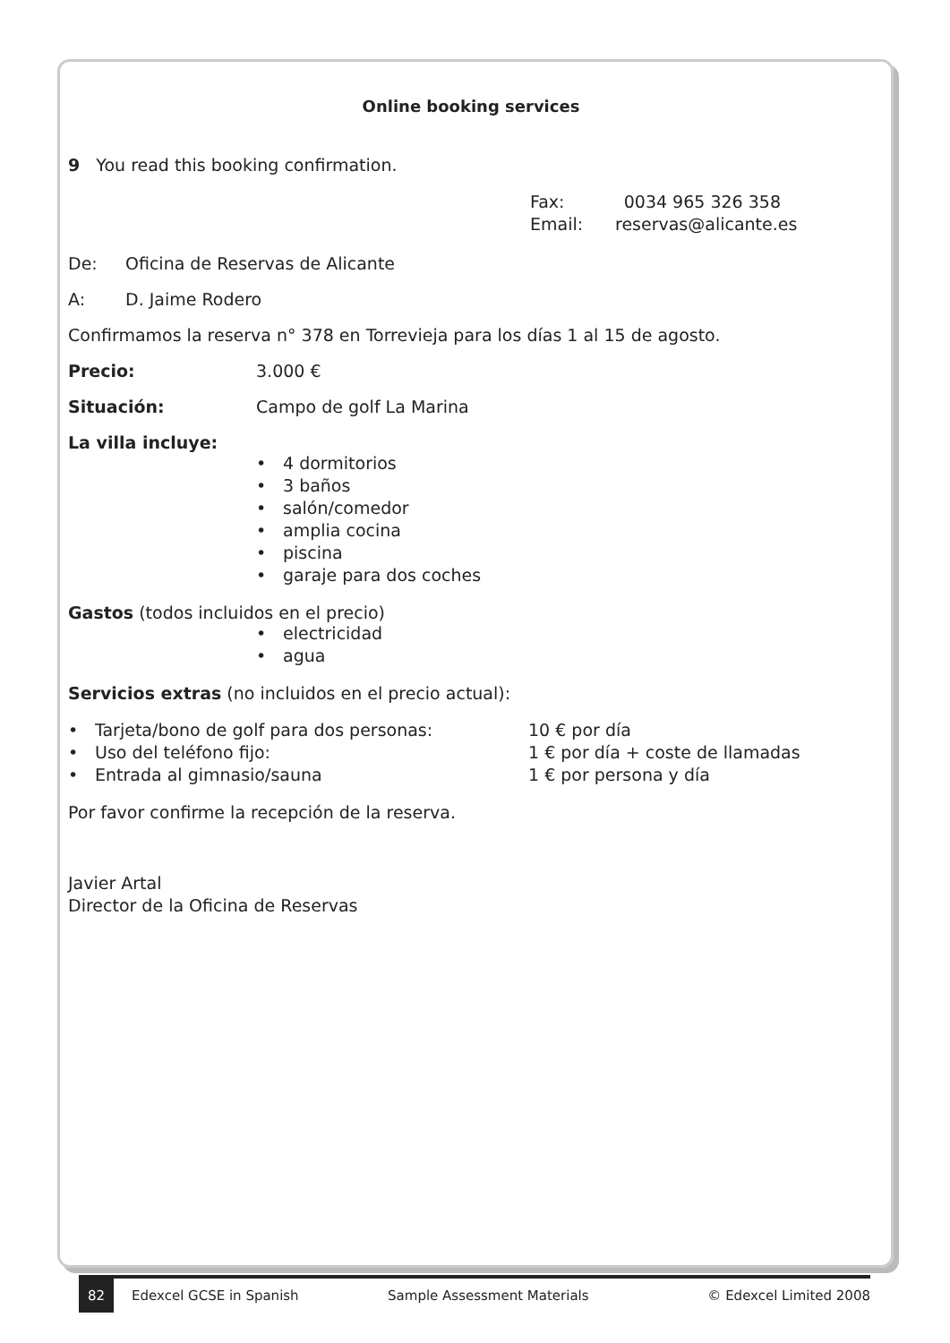Online booking services
9 You read this booking confirmation.
Fax: 0034 965 326 358
Email: reservas@alicante.es
De: Oficina de Reservas de Alicante
A: D. Jaime Rodero
Confirmamos la reserva n° 378 en Torrevieja para los días 1 al 15 de agosto.
Precio: 3.000 €
Situación: Campo de golf La Marina
La villa incluye:
• 4 dormitorios
• 3 baños
• salón/comedor
• amplia cocina
• piscina
• garaje para dos coches
Gastos (todos incluidos en el precio)
• electricidad
• agua
Servicios extras (no incluidos en el precio actual):
• Tarjeta/bono de golf para dos personas: 10 € por día
• Uso del teléfono fijo: 1 € por día + coste de llamadas
• Entrada al gimnasio/sauna 1 € por persona y día
Por favor confirme la recepción de la reserva.
Javier Artal
Director de la Oficina de Reservas
82 Edexcel GCSE in Spanish Sample Assessment Materials © Edexcel Limited 2008